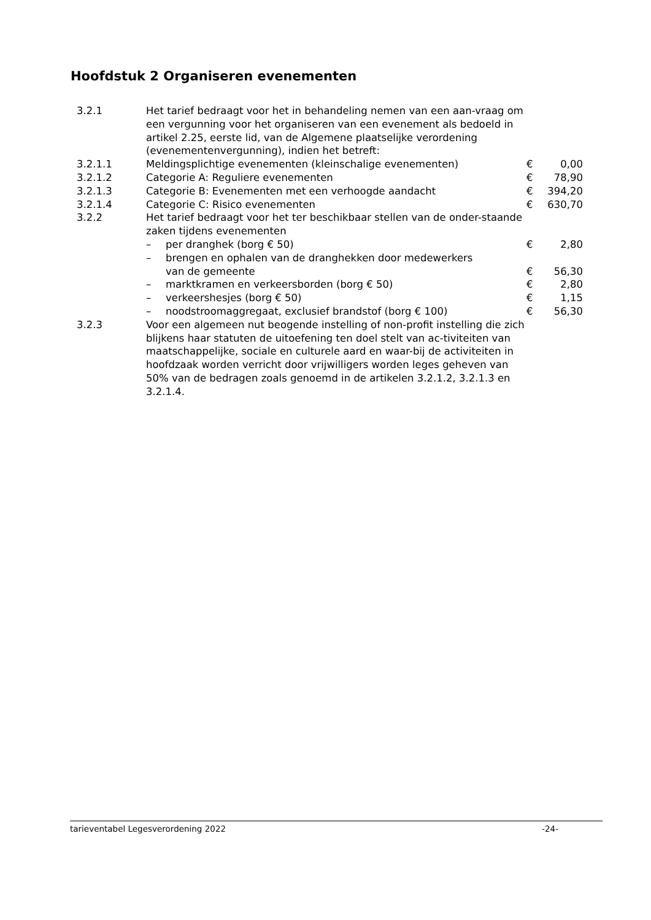Hoofdstuk 2 Organiseren evenementen
| 3.2.1 | Het tarief bedraagt voor het in behandeling nemen van een aan-vraag om een vergunning voor het organiseren van een evenement als bedoeld in artikel 2.25, eerste lid, van de Algemene plaatselijke verordening (evenementenvergunning), indien het betreft: | | |
| 3.2.1.1 | Meldingsplichtige evenementen (kleinschalige evenementen) | € | 0,00 |
| 3.2.1.2 | Categorie A: Reguliere evenementen | € | 78,90 |
| 3.2.1.3 | Categorie B: Evenementen met een verhoogde aandacht | € | 394,20 |
| 3.2.1.4 | Categorie C: Risico evenementen | € | 630,70 |
| 3.2.2 | Het tarief bedraagt voor het ter beschikbaar stellen van de onder-staande zaken tijdens evenementen | | |
| | – per dranghek (borg € 50) | € | 2,80 |
| | – brengen en ophalen van de dranghekken door medewerkers van de gemeente | € | 56,30 |
| | – marktkramen en verkeersborden (borg € 50) | € | 2,80 |
| | – verkeershesjes (borg € 50) | € | 1,15 |
| | – noodstroomaggregaat, exclusief brandstof (borg € 100) | € | 56,30 |
| 3.2.3 | Voor een algemeen nut beogende instelling of non-profit instelling die zich blijkens haar statuten de uitoefening ten doel stelt van ac-tiviteiten van maatschappelijke, sociale en culturele aard en waar-bij de activiteiten in hoofdzaak worden verricht door vrijwilligers worden leges geheven van 50% van de bedragen zoals genoemd in de artikelen 3.2.1.2, 3.2.1.3 en 3.2.1.4. | | |
tarieventabel Legesverordening 2022 -24-